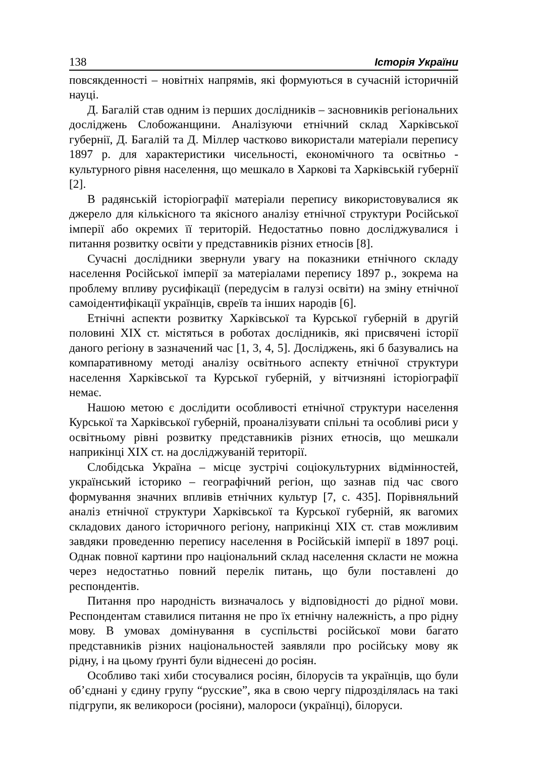138 Історія України
повсякденності – новітніх напрямів, які формуються в сучасній історичній науці.
Д. Багалій став одним із перших дослідників – засновників регіональних досліджень Слобожанщини. Аналізуючи етнічний склад Харківської губернії, Д. Багалій та Д. Міллер частково використали матеріали перепису 1897 р. для характеристики чисельності, економічного та освітньо - культурного рівня населення, що мешкало в Харкові та Харківській губернії [2].
В радянській історіографії матеріали перепису використовувалися як джерело для кількісного та якісного аналізу етнічної структури Російської імперії або окремих її територій. Недостатньо повно досліджувалися і питання розвитку освіти у представників різних етносів [8].
Сучасні дослідники звернули увагу на показники етнічного складу населення Російської імперії за матеріалами перепису 1897 р., зокрема на проблему впливу русифікації (передусім в галузі освіти) на зміну етнічної самоідентифікації українців, євреїв та інших народів [6].
Етнічні аспекти розвитку Харківської та Курської губерній в другій половині XIX ст. містяться в роботах дослідників, які присвячені історії даного регіону в зазначений час [1, 3, 4, 5]. Досліджень, які б базувались на компаративному методі аналізу освітнього аспекту етнічної структури населення Харківської та Курської губерній, у вітчизняні історіографії немає.
Нашою метою є дослідити особливості етнічної структури населення Курської та Харківської губерній, проаналізувати спільні та особливі риси у освітньому рівні розвитку представників різних етносів, що мешкали наприкінці XIX ст. на досліджуваній території.
Слобідська Україна – місце зустрічі соціокультурних відмінностей, український історико – географічний регіон, що зазнав під час свого формування значних впливів етнічних культур [7, с. 435]. Порівняльний аналіз етнічної структури Харківської та Курської губерній, як вагомих складових даного історичного регіону, наприкінці XIX ст. став можливим завдяки проведенню перепису населення в Російській імперії в 1897 році. Однак повної картини про національний склад населення скласти не можна через недостатньо повний перелік питань, що були поставлені до респондентів.
Питання про народність визначалось у відповідності до рідної мови. Респондентам ставилися питання не про їх етнічну належність, а про рідну мову. В умовах домінування в суспільстві російської мови багато представників різних національностей заявляли про російську мову як рідну, і на цьому ґрунті були віднесені до росіян.
Особливо такі хиби стосувалися росіян, білорусів та українців, що були об’єднані у єдину групу “русские”, яка в свою чергу підрозділялась на такі підгрупи, як великороси (росіяни), малороси (українці), білоруси.